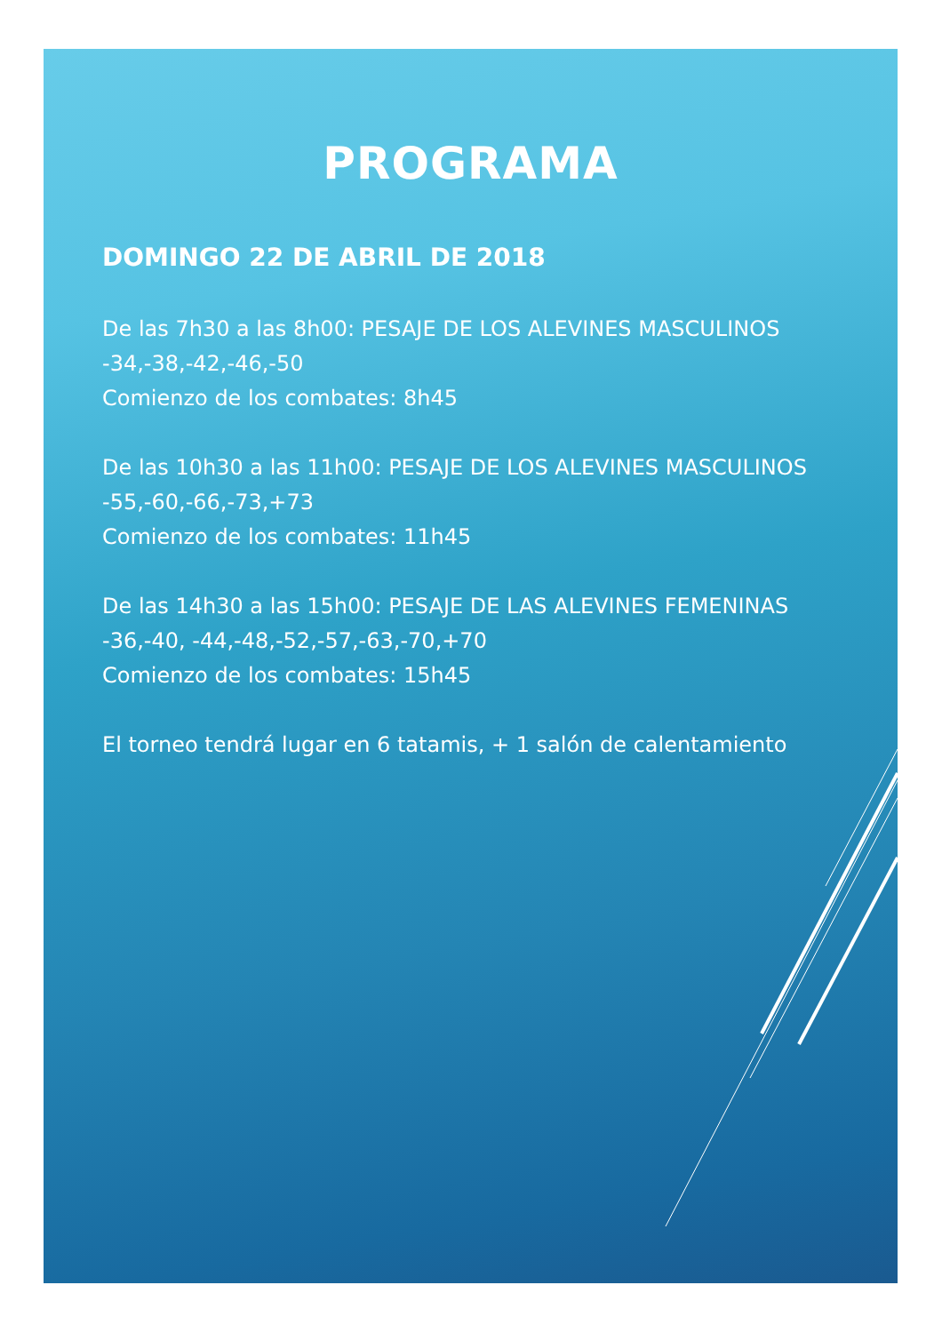PROGRAMA
DOMINGO 22 DE ABRIL DE 2018
De las 7h30 a las 8h00: PESAJE DE LOS ALEVINES MASCULINOS
-34,-38,-42,-46,-50
Comienzo de los combates: 8h45
De las 10h30 a las 11h00: PESAJE DE LOS ALEVINES MASCULINOS
-55,-60,-66,-73,+73
Comienzo de los combates: 11h45
De las 14h30 a las 15h00: PESAJE DE LAS ALEVINES FEMENINAS
-36,-40, -44,-48,-52,-57,-63,-70,+70
Comienzo de los combates: 15h45
El torneo tendrá lugar en 6 tatamis, + 1 salón de calentamiento